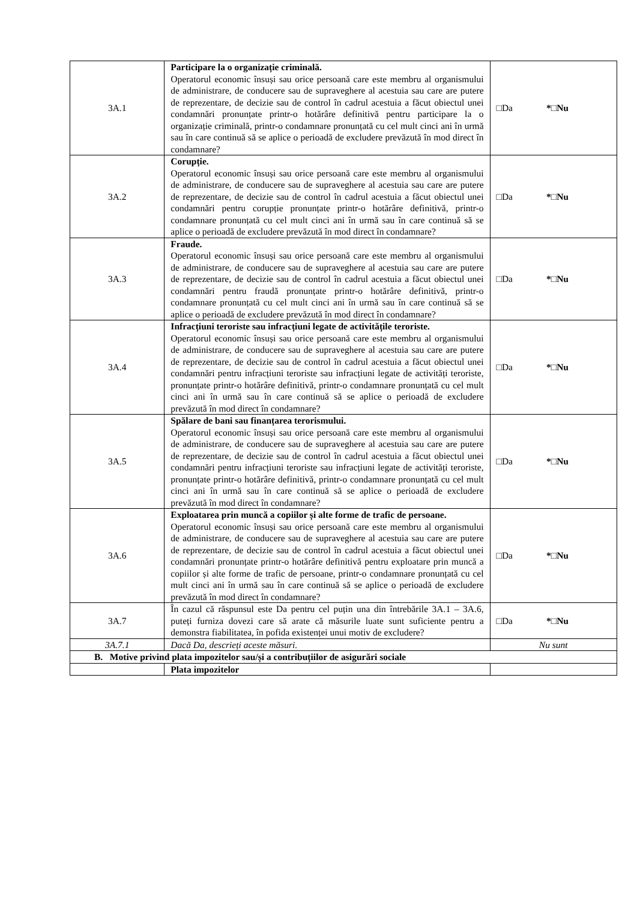| 3A.1 | Participare la o organizație criminală. Operatorul economic însuși sau orice persoană care este membru al organismului de administrare, de conducere sau de supraveghere al acestuia sau care are putere de reprezentare, de decizie sau de control în cadrul acestuia a făcut obiectul unei condamnări pronunțate printr-o hotărâre definitivă pentru participare la o organizație criminală, printr-o condamnare pronunțată cu cel mult cinci ani în urmă sau în care continuă să se aplice o perioadă de excludere prevăzută în mod direct în condamnare? | □Da *□Nu |
| 3A.2 | Corupție. Operatorul economic însuși sau orice persoană care este membru al organismului de administrare, de conducere sau de supraveghere al acestuia sau care are putere de reprezentare, de decizie sau de control în cadrul acestuia a făcut obiectul unei condamnări pentru corupție pronunțate printr-o hotărâre definitivă, printr-o condamnare pronunțată cu cel mult cinci ani în urmă sau în care continuă să se aplice o perioadă de excludere prevăzută în mod direct în condamnare? | □Da *□Nu |
| 3A.3 | Fraude. Operatorul economic însuși sau orice persoană care este membru al organismului de administrare, de conducere sau de supraveghere al acestuia sau care are putere de reprezentare, de decizie sau de control în cadrul acestuia a făcut obiectul unei condamnări pentru fraudă pronunțate printr-o hotărâre definitivă, printr-o condamnare pronunțată cu cel mult cinci ani în urmă sau în care continuă să se aplice o perioadă de excludere prevăzută în mod direct în condamnare? | □Da *□Nu |
| 3A.4 | Infracțiuni teroriste sau infracțiuni legate de activitățile teroriste. Operatorul economic însuși sau orice persoană care este membru al organismului de administrare, de conducere sau de supraveghere al acestuia sau care are putere de reprezentare, de decizie sau de control în cadrul acestuia a făcut obiectul unei condamnări pentru infracțiuni teroriste sau infracțiuni legate de activități teroriste, pronunțate printr-o hotărâre definitivă, printr-o condamnare pronunțată cu cel mult cinci ani în urmă sau în care continuă să se aplice o perioadă de excludere prevăzută în mod direct în condamnare? | □Da *□Nu |
| 3A.5 | Spălare de bani sau finanțarea terorismului. Operatorul economic însuși sau orice persoană care este membru al organismului de administrare, de conducere sau de supraveghere al acestuia sau care are putere de reprezentare, de decizie sau de control în cadrul acestuia a făcut obiectul unei condamnări pentru infracțiuni teroriste sau infracțiuni legate de activități teroriste, pronunțate printr-o hotărâre definitivă, printr-o condamnare pronunțată cu cel mult cinci ani în urmă sau în care continuă să se aplice o perioadă de excludere prevăzută în mod direct în condamnare? | □Da *□Nu |
| 3A.6 | Exploatarea prin muncă a copiilor și alte forme de trafic de persoane. Operatorul economic însuși sau orice persoană care este membru al organismului de administrare, de conducere sau de supraveghere al acestuia sau care are putere de reprezentare, de decizie sau de control în cadrul acestuia a făcut obiectul unei condamnări pronunțate printr-o hotărâre definitivă pentru exploatare prin muncă a copiilor și alte forme de trafic de persoane, printr-o condamnare pronunțată cu cel mult cinci ani în urmă sau în care continuă să se aplice o perioadă de excludere prevăzută în mod direct în condamnare? | □Da *□Nu |
| 3A.7 | În cazul că răspunsul este Da pentru cel puțin una din întrebările 3A.1 – 3A.6, puteți furniza dovezi care să arate că măsurile luate sunt suficiente pentru a demonstra fiabilitatea, în pofida existenței unui motiv de excludere? | □Da *□Nu |
| 3A.7.1 | Dacă Da, descrieți aceste măsuri. | Nu sunt |
| B. Motive privind plata impozitelor sau/și a contribuțiilor de asigurări sociale | | |
| | Plata impozitelor | |